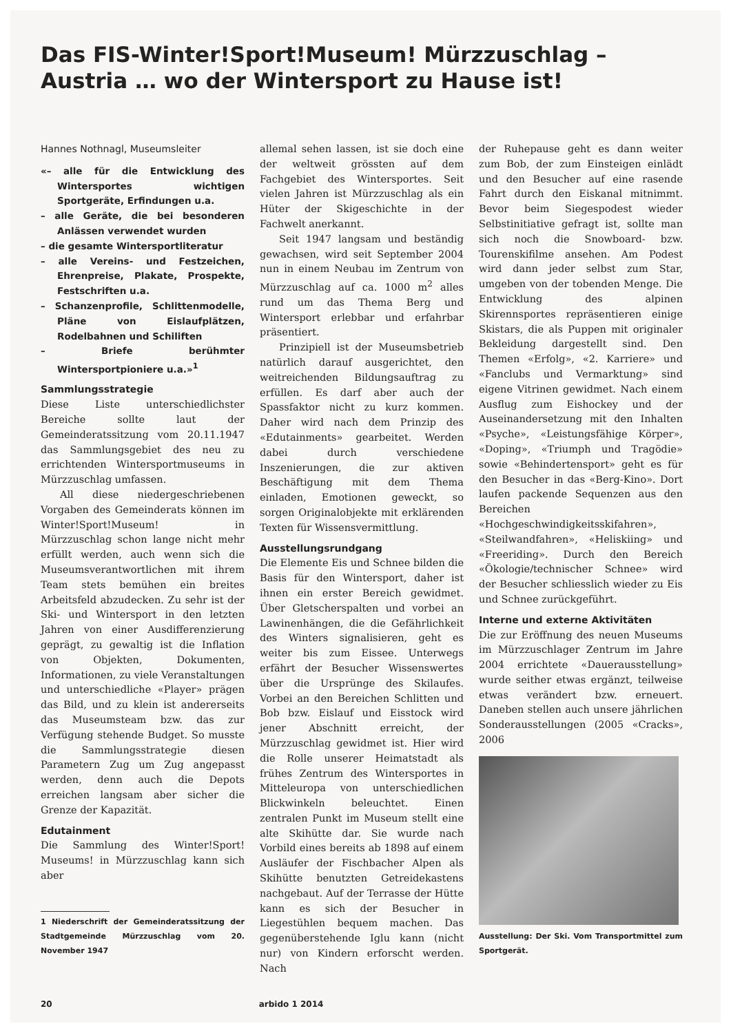Das FIS-Winter!Sport!Museum! Mürzzuschlag –
Austria … wo der Wintersport zu Hause ist!
Hannes Nothnagl, Museumsleiter
«– alle für die Entwicklung des Wintersportes wichtigen Sportgeräte, Erfindungen u.a.
– alle Geräte, die bei besonderen Anlässen verwendet wurden
– die gesamte Wintersportliteratur
– alle Vereins- und Festzeichen, Ehrenpreise, Plakate, Prospekte, Festschriften u.a.
– Schanzenprofile, Schlittenmodelle, Pläne von Eislaufplätzen, Rodelbahnen und Schiliften
– Briefe berühmter Wintersportpioniere u.a.»<sup>1</sup>
Sammlungsstrategie
Diese Liste unterschiedlichster Bereiche sollte laut der Gemeinderatssitzung vom 20.11.1947 das Sammlungsgebiet des neu zu errichtenden Wintersportmuseums in Mürzzuschlag umfassen.
All diese niedergeschriebenen Vorgaben des Gemeinderats können im Winter!Sport!Museum! in Mürzzuschlag schon lange nicht mehr erfüllt werden, auch wenn sich die Museumsverantwortlichen mit ihrem Team stets bemühen ein breites Arbeitsfeld abzudecken. Zu sehr ist der Ski- und Wintersport in den letzten Jahren von einer Ausdifferenzierung geprägt, zu gewaltig ist die Inflation von Objekten, Dokumenten, Informationen, zu viele Veranstaltungen und unterschiedliche «Player» prägen das Bild, und zu klein ist andererseits das Museumsteam bzw. das zur Verfügung stehende Budget. So musste die Sammlungsstrategie diesen Parametern Zug um Zug angepasst werden, denn auch die Depots erreichen langsam aber sicher die Grenze der Kapazität.
Edutainment
Die Sammlung des Winter!Sport! Museums! in Mürzzuschlag kann sich aber
1 Niederschrift der Gemeinderatssitzung der Stadtgemeinde Mürzzuschlag vom 20. November 1947
allemal sehen lassen, ist sie doch eine der weltweit grössten auf dem Fachgebiet des Wintersportes. Seit vielen Jahren ist Mürzzuschlag als ein Hüter der Skigeschichte in der Fachwelt anerkannt.
Seit 1947 langsam und beständig gewachsen, wird seit September 2004 nun in einem Neubau im Zentrum von Mürzzuschlag auf ca. 1000 m<sup>2</sup> alles rund um das Thema Berg und Wintersport erlebbar und erfahrbar präsentiert.
Prinzipiell ist der Museumsbetrieb natürlich darauf ausgerichtet, den weitreichenden Bildungsauftrag zu erfüllen. Es darf aber auch der Spassfaktor nicht zu kurz kommen. Daher wird nach dem Prinzip des «Edutainments» gearbeitet. Werden dabei durch verschiedene Inszenierungen, die zur aktiven Beschäftigung mit dem Thema einladen, Emotionen geweckt, so sorgen Originalobjekte mit erklärenden Texten für Wissensvermittlung.
Ausstellungsrundgang
Die Elemente Eis und Schnee bilden die Basis für den Wintersport, daher ist ihnen ein erster Bereich gewidmet. Über Gletscherspalten und vorbei an Lawinenhängen, die die Gefährlichkeit des Winters signalisieren, geht es weiter bis zum Eissee. Unterwegs erfährt der Besucher Wissenswertes über die Ursprünge des Skilaufes. Vorbei an den Bereichen Schlitten und Bob bzw. Eislauf und Eisstock wird jener Abschnitt erreicht, der Mürzzuschlag gewidmet ist. Hier wird die Rolle unserer Heimatstadt als frühes Zentrum des Wintersportes in Mitteleuropa von unterschiedlichen Blickwinkeln beleuchtet. Einen zentralen Punkt im Museum stellt eine alte Skihütte dar. Sie wurde nach Vorbild eines bereits ab 1898 auf einem Ausläufer der Fischbacher Alpen als Skihütte benutzten Getreidekastens nachgebaut. Auf der Terrasse der Hütte kann es sich der Besucher in Liegestühlen bequem machen. Das gegenüberstehende Iglu kann (nicht nur) von Kindern erforscht werden. Nach
der Ruhepause geht es dann weiter zum Bob, der zum Einsteigen einlädt und den Besucher auf eine rasende Fahrt durch den Eiskanal mitnimmt. Bevor beim Siegespodest wieder Selbstinitiative gefragt ist, sollte man sich noch die Snowboard- bzw. Tourenskifilme ansehen. Am Podest wird dann jeder selbst zum Star, umgeben von der tobenden Menge. Die Entwicklung des alpinen Skirennsportes repräsentieren einige Skistars, die als Puppen mit originaler Bekleidung dargestellt sind. Den Themen «Erfolg», «2. Karriere» und «Fanclubs und Vermarktung» sind eigene Vitrinen gewidmet. Nach einem Ausflug zum Eishockey und der Auseinandersetzung mit den Inhalten «Psyche», «Leistungsfähige Körper», «Doping», «Triumph und Tragödie» sowie «Behindertensport» geht es für den Besucher in das «Berg-Kino». Dort laufen packende Sequenzen aus den Bereichen «Hochgeschwindigkeitsskifahren», «Steilwandfahren», «Heliskiing» und «Freeriding». Durch den Bereich «Ökologie/technischer Schnee» wird der Besucher schliesslich wieder zu Eis und Schnee zurückgeführt.
Interne und externe Aktivitäten
Die zur Eröffnung des neuen Museums im Mürzzuschlager Zentrum im Jahre 2004 errichtete «Dauerausstellung» wurde seither etwas ergänzt, teilweise etwas verändert bzw. erneuert. Daneben stellen auch unsere jährlichen Sonderausstellungen (2005 «Cracks», 2006
Ausstellung: Der Ski. Vom Transportmittel zum Sportgerät.
20 arbido 1 2014